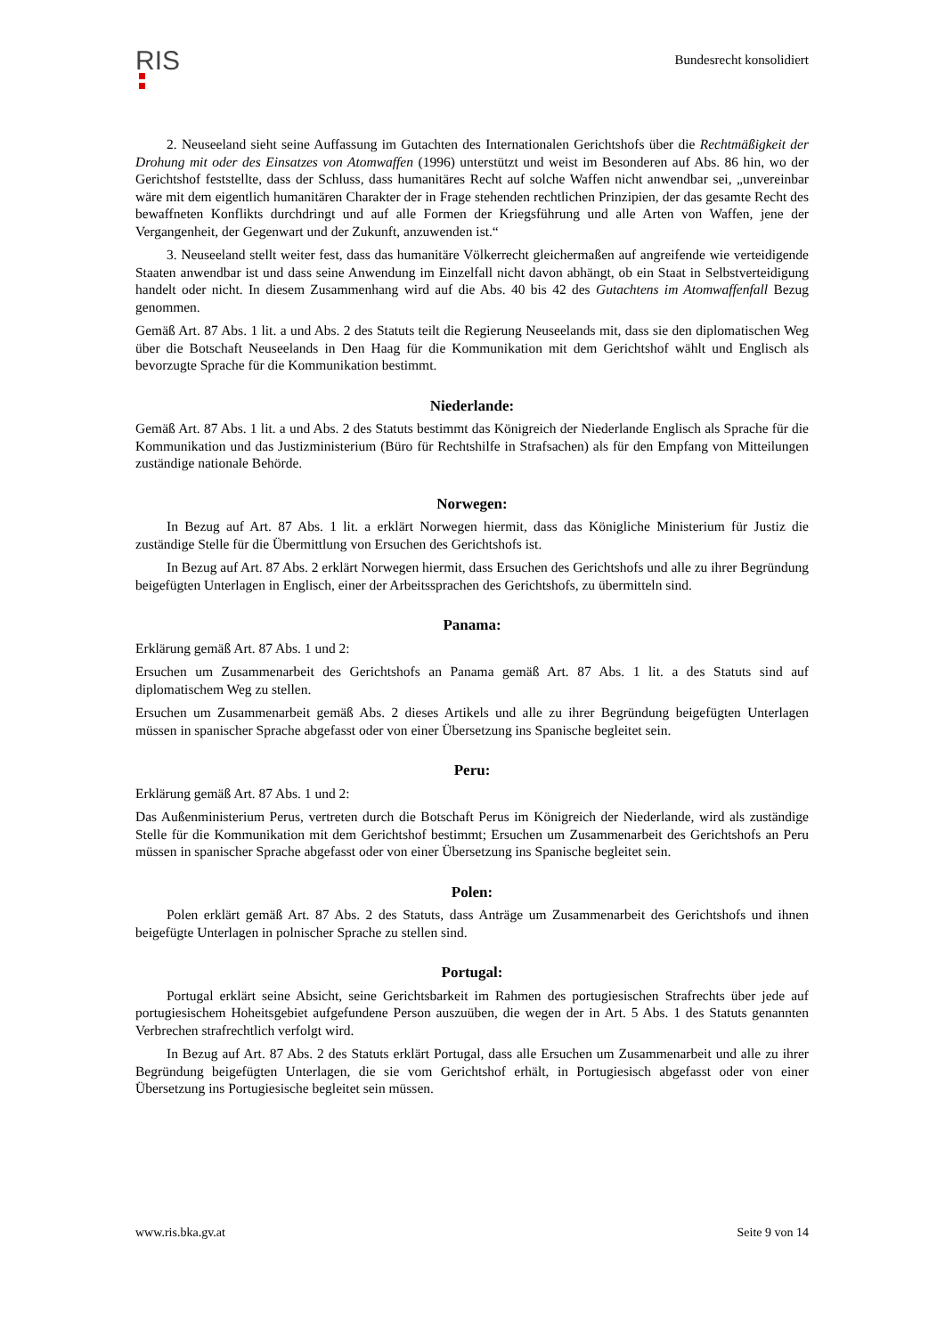RIS
Bundesrecht konsolidiert
2. Neuseeland sieht seine Auffassung im Gutachten des Internationalen Gerichtshofs über die Rechtmäßigkeit der Drohung mit oder des Einsatzes von Atomwaffen (1996) unterstützt und weist im Besonderen auf Abs. 86 hin, wo der Gerichtshof feststellte, dass der Schluss, dass humanitäres Recht auf solche Waffen nicht anwendbar sei, „unvereinbar wäre mit dem eigentlich humanitären Charakter der in Frage stehenden rechtlichen Prinzipien, der das gesamte Recht des bewaffneten Konflikts durchdringt und auf alle Formen der Kriegsführung und alle Arten von Waffen, jene der Vergangenheit, der Gegenwart und der Zukunft, anzuwenden ist.“
3. Neuseeland stellt weiter fest, dass das humanitäre Völkerrecht gleichermaßen auf angreifende wie verteidigende Staaten anwendbar ist und dass seine Anwendung im Einzelfall nicht davon abhängt, ob ein Staat in Selbstverteidigung handelt oder nicht. In diesem Zusammenhang wird auf die Abs. 40 bis 42 des Gutachtens im Atomwaffenfall Bezug genommen.
Gemäß Art. 87 Abs. 1 lit. a und Abs. 2 des Statuts teilt die Regierung Neuseelands mit, dass sie den diplomatischen Weg über die Botschaft Neuseelands in Den Haag für die Kommunikation mit dem Gerichtshof wählt und Englisch als bevorzugte Sprache für die Kommunikation bestimmt.
Niederlande:
Gemäß Art. 87 Abs. 1 lit. a und Abs. 2 des Statuts bestimmt das Königreich der Niederlande Englisch als Sprache für die Kommunikation und das Justizministerium (Büro für Rechtshilfe in Strafsachen) als für den Empfang von Mitteilungen zuständige nationale Behörde.
Norwegen:
In Bezug auf Art. 87 Abs. 1 lit. a erklärt Norwegen hiermit, dass das Königliche Ministerium für Justiz die zuständige Stelle für die Übermittlung von Ersuchen des Gerichtshofs ist.
In Bezug auf Art. 87 Abs. 2 erklärt Norwegen hiermit, dass Ersuchen des Gerichtshofs und alle zu ihrer Begründung beigefügten Unterlagen in Englisch, einer der Arbeitssprachen des Gerichtshofs, zu übermitteln sind.
Panama:
Erklärung gemäß Art. 87 Abs. 1 und 2:
Ersuchen um Zusammenarbeit des Gerichtshofs an Panama gemäß Art. 87 Abs. 1 lit. a des Statuts sind auf diplomatischem Weg zu stellen.
Ersuchen um Zusammenarbeit gemäß Abs. 2 dieses Artikels und alle zu ihrer Begründung beigefügten Unterlagen müssen in spanischer Sprache abgefasst oder von einer Übersetzung ins Spanische begleitet sein.
Peru:
Erklärung gemäß Art. 87 Abs. 1 und 2:
Das Außenministerium Perus, vertreten durch die Botschaft Perus im Königreich der Niederlande, wird als zuständige Stelle für die Kommunikation mit dem Gerichtshof bestimmt; Ersuchen um Zusammenarbeit des Gerichtshofs an Peru müssen in spanischer Sprache abgefasst oder von einer Übersetzung ins Spanische begleitet sein.
Polen:
Polen erklärt gemäß Art. 87 Abs. 2 des Statuts, dass Anträge um Zusammenarbeit des Gerichtshofs und ihnen beigefügte Unterlagen in polnischer Sprache zu stellen sind.
Portugal:
Portugal erklärt seine Absicht, seine Gerichtsbarkeit im Rahmen des portugiesischen Strafrechts über jede auf portugiesischem Hoheitsgebiet aufgefundene Person auszuüben, die wegen der in Art. 5 Abs. 1 des Statuts genannten Verbrechen strafrechtlich verfolgt wird.
In Bezug auf Art. 87 Abs. 2 des Statuts erklärt Portugal, dass alle Ersuchen um Zusammenarbeit und alle zu ihrer Begründung beigefügten Unterlagen, die sie vom Gerichtshof erhält, in Portugiesisch abgefasst oder von einer Übersetzung ins Portugiesische begleitet sein müssen.
www.ris.bka.gv.at Seite 9 von 14